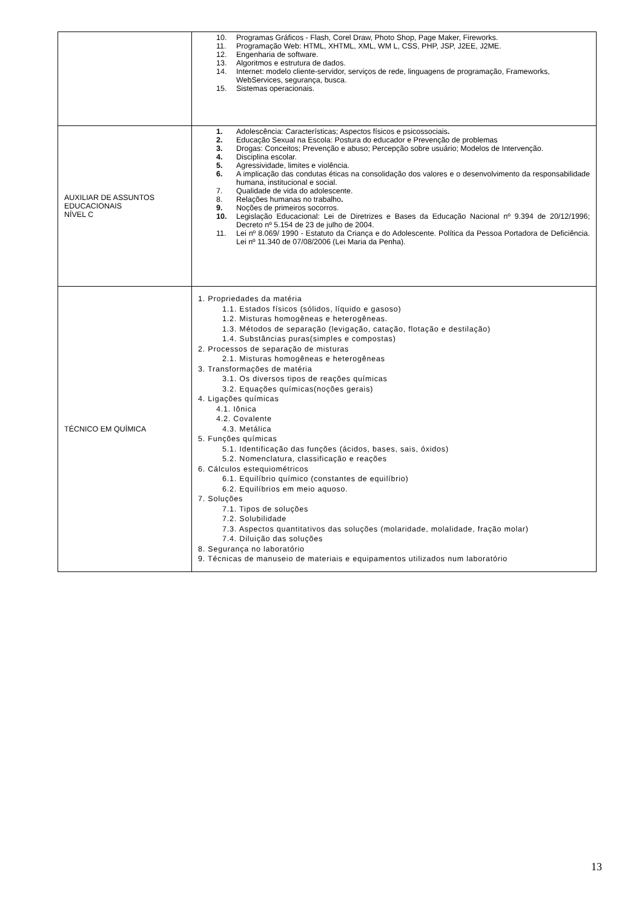| | 10. Programas Gráficos - Flash, Corel Draw, Photo Shop, Page Maker, Fireworks. 11. Programação Web: HTML, XHTML, XML, WM L, CSS, PHP, JSP, J2EE, J2ME. 12. Engenharia de software. 13. Algoritmos e estrutura de dados. 14. Internet: modelo cliente-servidor, serviços de rede, linguagens de programação, Frameworks, WebServices, segurança, busca. 15. Sistemas operacionais. |
| AUXILIAR DE ASSUNTOS EDUCACIONAIS NÍVEL C | 1. Adolescência: Características; Aspectos físicos e psicossociais . 2. Educação Sexual na Escola: Postura do educador e Prevenção de problemas 3. Drogas: Conceitos; Prevenção e abuso; Percepção sobre usuário; Modelos de Intervenção. 4. Disciplina escolar. 5. Agressividade, limites e violência. 6. A implicação das condutas éticas na consolidação dos valores e o desenvolvimento da responsabilidade humana, institucional e social. 7. Qualidade de vida do adolescente. 8. Relações humanas no trabalho . 9. Noções de primeiros socorros. 10. Legislação Educacional: Lei de Diretrizes e Bases da Educação Nacional nº 9.394 de 20/12/1996; Decreto nº 5.154 de 23 de julho de 2004. 11. Lei nº 8.069/ 1990 - Estatuto da Criança e do Adolescente. Política da Pessoa Portadora de Deficiência. Lei nº 11.340 de 07/08/2006 (Lei Maria da Penha). |
| TÉCNICO EM QUÍMICA | 1. Propriedades da matéria 1.1. Estados físicos (sólidos, líquido e gasoso) 1.2. Misturas homogêneas e heterogêneas. 1.3. Métodos de separação (levigação, catação, flotação e destilação) 1.4. Substâncias puras(simples e compostas) 2. Processos de separação de misturas 2.1. Misturas homogêneas e heterogêneas 3. Transformações de matéria 3.1. Os diversos tipos de reações químicas 3.2. Equações químicas(noções gerais) 4. Ligações químicas 4.1. Iônica 4.2. Covalente 4.3. Metálica 5. Funções químicas 5.1. Identificação das funções (ácidos, bases, sais, óxidos) 5.2. Nomenclatura, classificação e reações 6. Cálculos estequiométricos 6.1. Equilíbrio químico (constantes de equilíbrio) 6.2. Equilíbrios em meio aquoso. 7. Soluções 7.1. Tipos de soluções 7.2. Solubilidade 7.3. Aspectos quantitativos das soluções (molaridade, molalidade, fração molar) 7.4. Diluição das soluções 8. Segurança no laboratório 9. Técnicas de manuseio de materiais e equipamentos utilizados num laboratório |
13